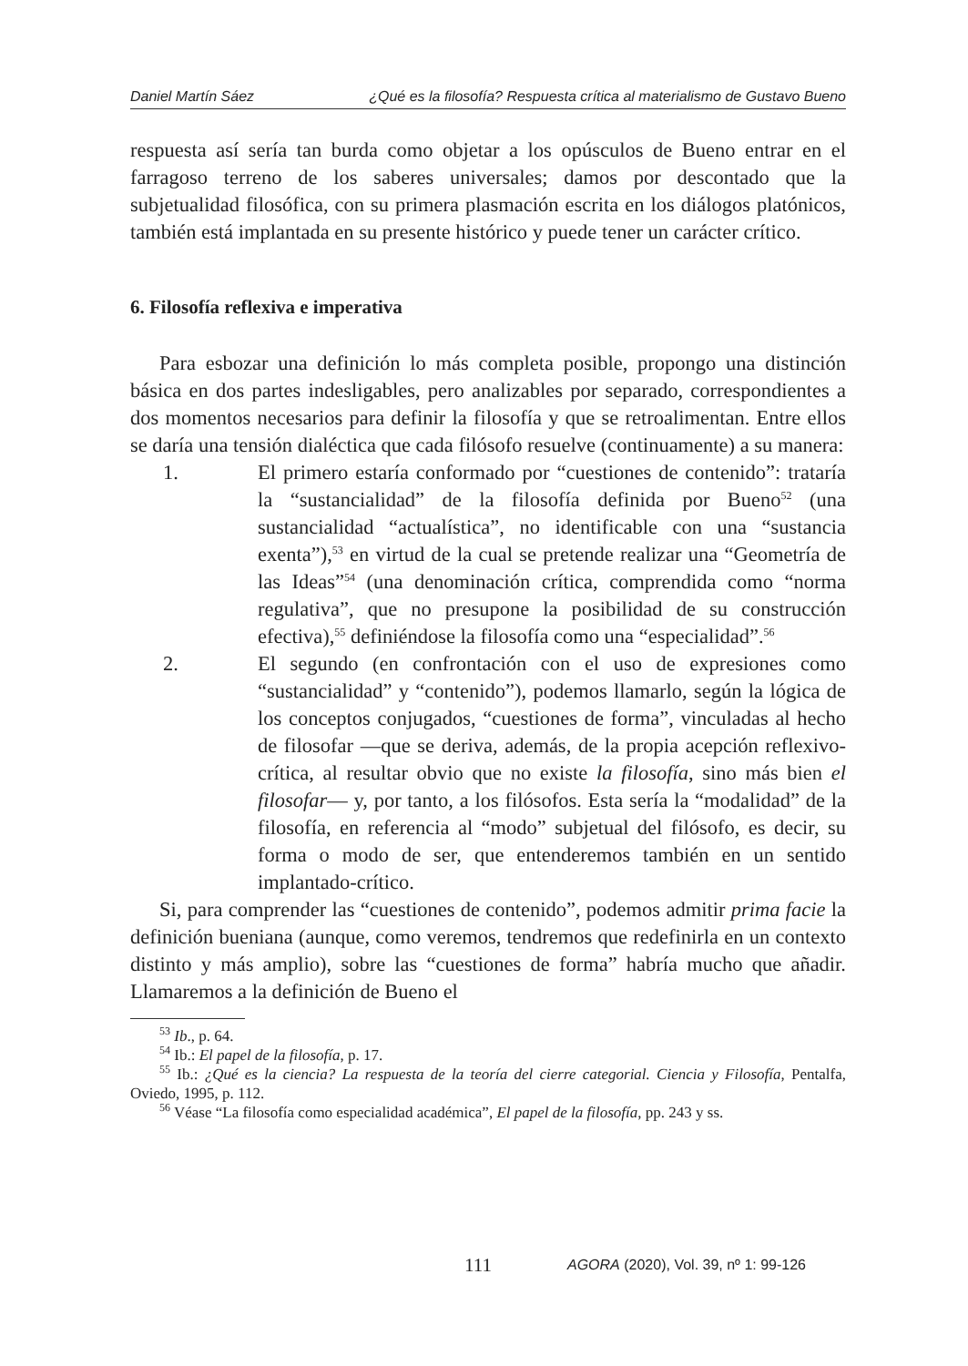Daniel Martín Sáez ¿Qué es la filosofía? Respuesta crítica al materialismo de Gustavo Bueno
respuesta así sería tan burda como objetar a los opúsculos de Bueno entrar en el farragoso terreno de los saberes universales; damos por descontado que la subjetualidad filosófica, con su primera plasmación escrita en los diálogos platónicos, también está implantada en su presente histórico y puede tener un carácter crítico.
6. Filosofía reflexiva e imperativa
Para esbozar una definición lo más completa posible, propongo una distinción básica en dos partes indesligables, pero analizables por separado, correspondientes a dos momentos necesarios para definir la filosofía y que se retroalimentan. Entre ellos se daría una tensión dialéctica que cada filósofo resuelve (continuamente) a su manera:
1. El primero estaría conformado por “cuestiones de contenido”: trataría la “sustancialidad” de la filosofía definida por Bueno<sup>52</sup> (una sustancialidad “actualística”, no identificable con una “sustancia exenta”),<sup>53</sup> en virtud de la cual se pretende realizar una “Geometría de las Ideas”<sup>54</sup> (una denominación crítica, comprendida como “norma regulativa”, que no presupone la posibilidad de su construcción efectiva),<sup>55</sup> definiéndose la filosofía como una “especialidad”.<sup>56</sup>
2. El segundo (en confrontación con el uso de expresiones como “sustancialidad” y “contenido”), podemos llamarlo, según la lógica de los conceptos conjugados, “cuestiones de forma”, vinculadas al hecho de filosofar —que se deriva, además, de la propia acepción reflexivo-crítica, al resultar obvio que no existe la filosofía, sino más bien el filosofar— y, por tanto, a los filósofos. Esta sería la “modalidad” de la filosofía, en referencia al “modo” subjetual del filósofo, es decir, su forma o modo de ser, que entenderemos también en un sentido implantado-crítico.
Si, para comprender las “cuestiones de contenido”, podemos admitir prima facie la definición bueniana (aunque, como veremos, tendremos que redefinirla en un contexto distinto y más amplio), sobre las “cuestiones de forma” habría mucho que añadir. Llamaremos a la definición de Bueno el
<sup>53</sup> Ib., p. 64.
<sup>54</sup> Ib.: El papel de la filosofía, p. 17.
<sup>55</sup> Ib.: ¿Qué es la ciencia? La respuesta de la teoría del cierre categorial. Ciencia y Filosofía, Pentalfa, Oviedo, 1995, p. 112.
<sup>56</sup> Véase “La filosofía como especialidad académica”, El papel de la filosofía, pp. 243 y ss.
111
AGORA (2020), Vol. 39, nº 1: 99-126